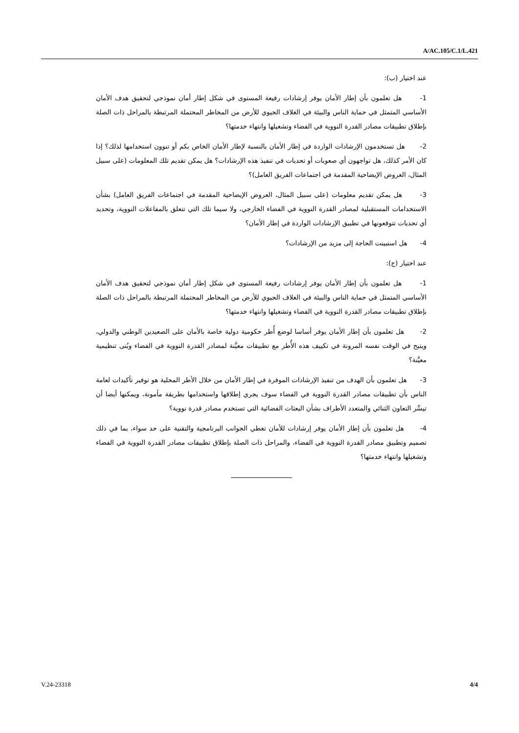A/AC.105/C.1/L.421
عند اختيار (ب):
1- هل تعلمون بأن إطار الأمان يوفر إرشادات رفيعة المستوى في شكل إطار أمان نموذجي لتحقيق هدف الأمان الأساسي المتمثل في حماية الناس والبيئة في الغلاف الحيوي للأرض من المخاطر المحتملة المرتبطة بالمراحل ذات الصلة بإطلاق تطبيقات مصادر القدرة النووية في الفضاء وتشغيلها وانتهاء خدمتها؟
2- هل تستخدمون الإرشادات الواردة في إطار الأمان بالنسبة لإطار الأمان الخاص بكم أو تنوون استخدامها لذلك؟ إذا كان الأمر كذلك، هل تواجهون أي صعوبات أو تحديات في تنفيذ هذه الإرشادات؟ هل يمكن تقديم تلك المعلومات (على سبيل المثال، العروض الإيضاحية المقدمة في اجتماعات الفريق العامل)؟
3- هل يمكن تقديم معلومات (على سبيل المثال، العروض الإيضاحية المقدمة في اجتماعات الفريق العامل) بشأن الاستخدامات المستقبلية لمصادر القدرة النووية في الفضاء الخارجي، ولا سيما تلك التي تتعلق بالمفاعلات النووية، وتحديد أي تحديات تتوقعونها في تطبيق الإرشادات الواردة في إطار الأمان؟
4- هل استبينت الحاجة إلى مزيد من الإرشادات؟
عند اختيار (ج):
1- هل تعلمون بأن إطار الأمان يوفر إرشادات رفيعة المستوى في شكل إطار أمان نموذجي لتحقيق هدف الأمان الأساسي المتمثل في حماية الناس والبيئة في الغلاف الحيوي للأرض من المخاطر المحتملة المرتبطة بالمراحل ذات الصلة بإطلاق تطبيقات مصادر القدرة النووية في الفضاء وتشغيلها وانتهاء خدمتها؟
2- هل تعلمون بأن إطار الأمان يوفر أساسا لوضع أُطر حكومية دولية خاصة بالأمان على الصعيدين الوطني والدولي، ويتيح في الوقت نفسه المرونة في تكييف هذه الأُطر مع تطبيقات معيَّنة لمصادر القدرة النووية في الفضاء وبُنى تنظيمية معيَّنة؟
3- هل تعلمون بأن الهدف من تنفيذ الإرشادات الموفرة في إطار الأمان من خلال الأطر المحلية هو توفير تأكيدات لعامة الناس بأن تطبيقات مصادر القدرة النووية في الفضاء سوف يجري إطلاقها واستخدامها بطريقة مأمونة، ويمكنها أيضا أن تيسِّر التعاون الثنائي والمتعدد الأطراف بشأن البعثات الفضائية التي تستخدم مصادر قدرة نووية؟
4- هل تعلمون بأن إطار الأمان يوفر إرشادات للأمان تغطي الجوانب البرنامجية والتقنية على حد سواء، بما في ذلك تصميم وتطبيق مصادر القدرة النووية في الفضاء، والمراحل ذات الصلة بإطلاق تطبيقات مصادر القدرة النووية في الفضاء وتشغيلها وانتهاء خدمتها؟
V.24-23318 4/4